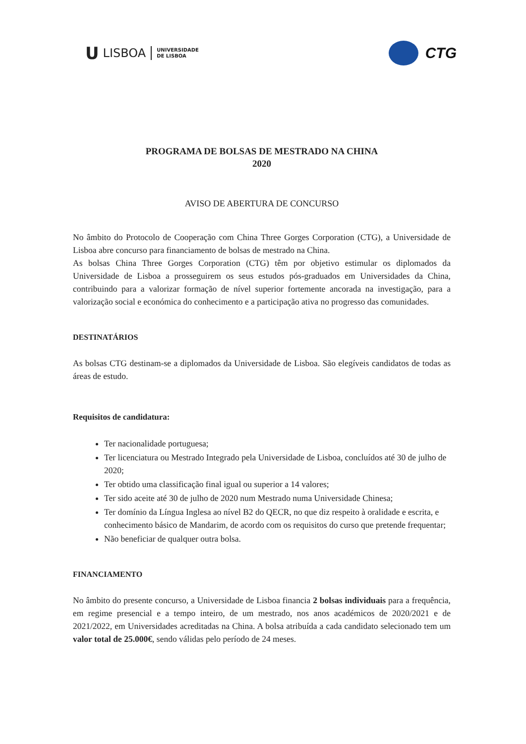U LISBOA UNIVERSIDADE
DE LISBOA
CTG
PROGRAMA DE BOLSAS DE MESTRADO NA CHINA
2020
AVISO DE ABERTURA DE CONCURSO
No âmbito do Protocolo de Cooperação com China Three Gorges Corporation (CTG), a Universidade de Lisboa abre concurso para financiamento de bolsas de mestrado na China.
As bolsas China Three Gorges Corporation (CTG) têm por objetivo estimular os diplomados da Universidade de Lisboa a prosseguirem os seus estudos pós-graduados em Universidades da China, contribuindo para a valorizar formação de nível superior fortemente ancorada na investigação, para a valorização social e económica do conhecimento e a participação ativa no progresso das comunidades.
DESTINATÁRIOS
As bolsas CTG destinam-se a diplomados da Universidade de Lisboa. São elegíveis candidatos de todas as áreas de estudo.
Requisitos de candidatura:
Ter nacionalidade portuguesa;
Ter licenciatura ou Mestrado Integrado pela Universidade de Lisboa, concluídos até 30 de julho de 2020;
Ter obtido uma classificação final igual ou superior a 14 valores;
Ter sido aceite até 30 de julho de 2020 num Mestrado numa Universidade Chinesa;
Ter domínio da Língua Inglesa ao nível B2 do QECR, no que diz respeito à oralidade e escrita, e conhecimento básico de Mandarim, de acordo com os requisitos do curso que pretende frequentar;
Não beneficiar de qualquer outra bolsa.
FINANCIAMENTO
No âmbito do presente concurso, a Universidade de Lisboa financia 2 bolsas individuais para a frequência, em regime presencial e a tempo inteiro, de um mestrado, nos anos académicos de 2020/2021 e de 2021/2022, em Universidades acreditadas na China. A bolsa atribuída a cada candidato selecionado tem um valor total de 25.000€, sendo válidas pelo período de 24 meses.